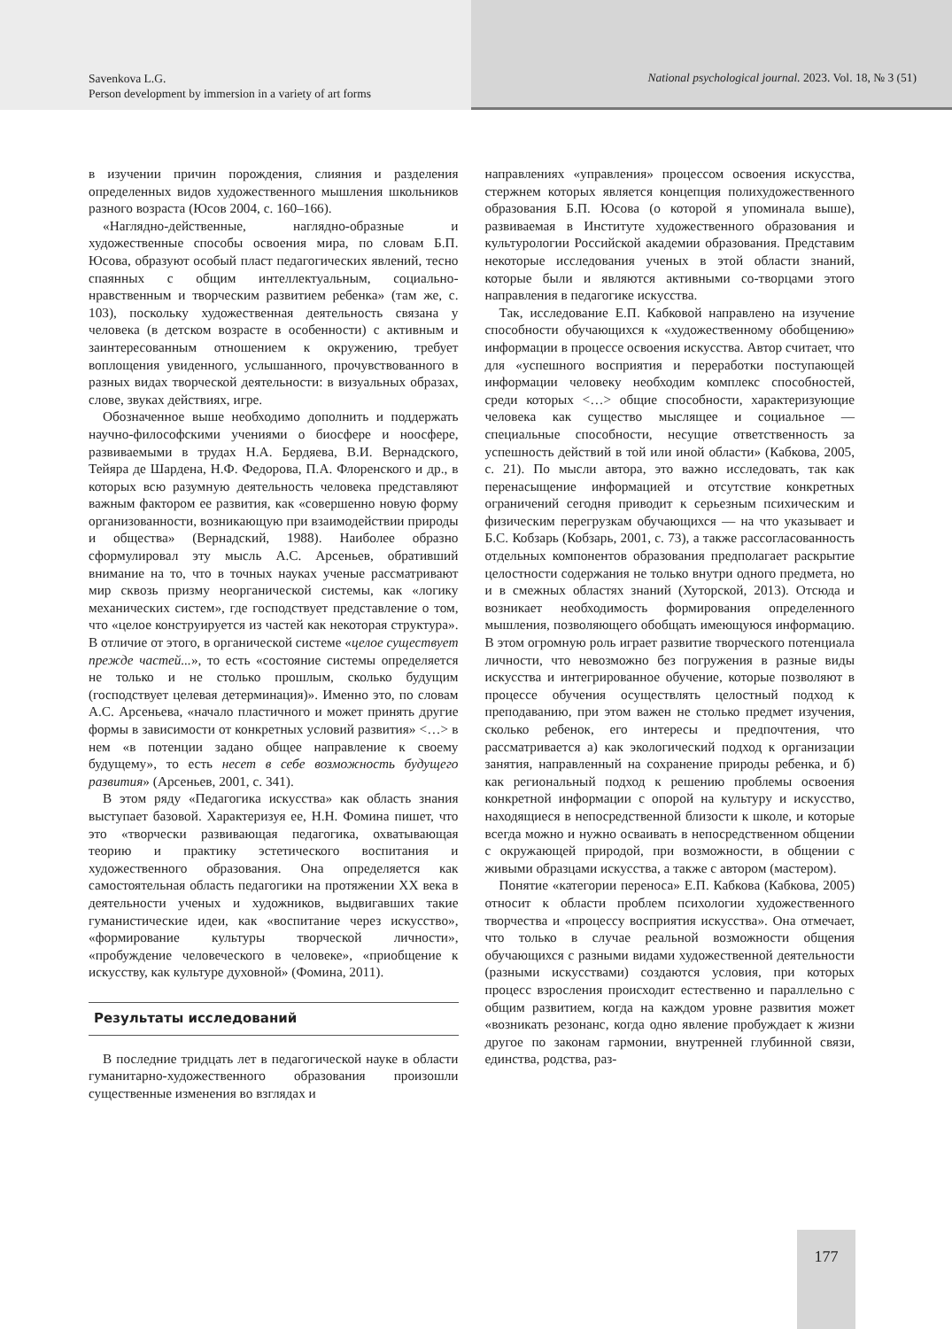Savenkova L.G.
Person development by immersion in a variety of art forms
National psychological journal. 2023. Vol. 18, № 3 (51)
в изучении причин порождения, слияния и разделения определенных видов художественного мышления школьников разного возраста (Юсов 2004, с. 160–166).
«Наглядно-действенные, наглядно-образные и художественные способы освоения мира, по словам Б.П. Юсова, образуют особый пласт педагогических явлений, тесно спаянных с общим интеллектуальным, социально-нравственным и творческим развитием ребенка» (там же, с. 103), поскольку художественная деятельность связана у человека (в детском возрасте в особенности) с активным и заинтересованным отношением к окружению, требует воплощения увиденного, услышанного, прочувствованного в разных видах творческой деятельности: в визуальных образах, слове, звуках действиях, игре.
Обозначенное выше необходимо дополнить и поддержать научно-философскими учениями о биосфере и ноосфере, развиваемыми в трудах Н.А. Бердяева, В.И. Вернадского, Тейяра де Шардена, Н.Ф. Федорова, П.А. Флоренского и др., в которых всю разумную деятельность человека представляют важным фактором ее развития, как «совершенно новую форму организованности, возникающую при взаимодействии природы и общества» (Вернадский, 1988). Наиболее образно сформулировал эту мысль А.С. Арсеньев, обративший внимание на то, что в точных науках ученые рассматривают мир сквозь призму неорганической системы, как «логику механических систем», где господствует представление о том, что «целое конструируется из частей как некоторая структура». В отличие от этого, в органической системе «целое существует прежде частей...», то есть «состояние системы определяется не только и не столько прошлым, сколько будущим (господствует целевая детерминация)». Именно это, по словам А.С. Арсеньева, «начало пластичного и может принять другие формы в зависимости от конкретных условий развития» <…> в нем «в потенции задано общее направление к своему будущему», то есть несет в себе возможность будущего развития» (Арсеньев, 2001, с. 341).
В этом ряду «Педагогика искусства» как область знания выступает базовой. Характеризуя ее, Н.Н. Фомина пишет, что это «творчески развивающая педагогика, охватывающая теорию и практику эстетического воспитания и художественного образования. Она определяется как самостоятельная область педагогики на протяжении XX века в деятельности ученых и художников, выдвигавших такие гуманистические идеи, как «воспитание через искусство», «формирование культуры творческой личности», «пробуждение человеческого в человеке», «приобщение к искусству, как культуре духовной» (Фомина, 2011).
Результаты исследований
В последние тридцать лет в педагогической науке в области гуманитарно-художественного образования произошли существенные изменения во взглядах и
направлениях «управления» процессом освоения искусства, стержнем которых является концепция полихудожественного образования Б.П. Юсова (о которой я упоминала выше), развиваемая в Институте художественного образования и культурологии Российской академии образования. Представим некоторые исследования ученых в этой области знаний, которые были и являются активными со-творцами этого направления в педагогике искусства.
Так, исследование Е.П. Кабковой направлено на изучение способности обучающихся к «художественному обобщению» информации в процессе освоения искусства. Автор считает, что для «успешного восприятия и переработки поступающей информации человеку необходим комплекс способностей, среди которых <…> общие способности, характеризующие человека как существо мыслящее и социальное — специальные способности, несущие ответственность за успешность действий в той или иной области» (Кабкова, 2005, с. 21). По мысли автора, это важно исследовать, так как перенасыщение информацией и отсутствие конкретных ограничений сегодня приводит к серьезным психическим и физическим перегрузкам обучающихся — на что указывает и Б.С. Кобзарь (Кобзарь, 2001, с. 73), а также рассогласованность отдельных компонентов образования предполагает раскрытие целостности содержания не только внутри одного предмета, но и в смежных областях знаний (Хуторской, 2013). Отсюда и возникает необходимость формирования определенного мышления, позволяющего обобщать имеющуюся информацию. В этом огромную роль играет развитие творческого потенциала личности, что невозможно без погружения в разные виды искусства и интегрированное обучение, которые позволяют в процессе обучения осуществлять целостный подход к преподаванию, при этом важен не столько предмет изучения, сколько ребенок, его интересы и предпочтения, что рассматривается а) как экологический подход к организации занятия, направленный на сохранение природы ребенка, и б) как региональный подход к решению проблемы освоения конкретной информации с опорой на культуру и искусство, находящиеся в непосредственной близости к школе, и которые всегда можно и нужно осваивать в непосредственном общении с окружающей природой, при возможности, в общении с живыми образцами искусства, а также с автором (мастером).
Понятие «категории переноса» Е.П. Кабкова (Кабкова, 2005) относит к области проблем психологии художественного творчества и «процессу восприятия искусства». Она отмечает, что только в случае реальной возможности общения обучающихся с разными видами художественной деятельности (разными искусствами) создаются условия, при которых процесс взросления происходит естественно и параллельно с общим развитием, когда на каждом уровне развития может «возникать резонанс, когда одно явление пробуждает к жизни другое по законам гармонии, внутренней глубинной связи, единства, родства, раз-
177